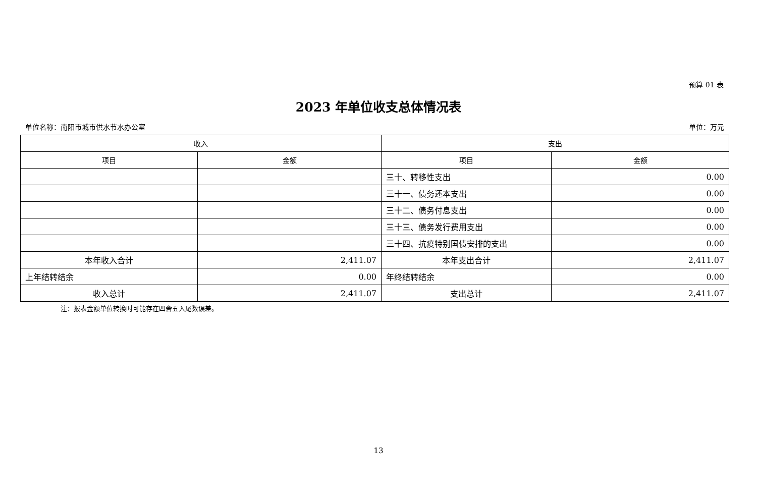预算 01 表
2023 年单位收支总体情况表
单位名称：南阳市城市供水节水办公室 单位：万元
| 收入 | | 支出 | |
| --- | --- | --- | --- |
| 项目 | 金额 | 项目 | 金额 |
| | | 三十、转移性支出 | 0.00 |
| | | 三十一、债务还本支出 | 0.00 |
| | | 三十二、债务付息支出 | 0.00 |
| | | 三十三、债务发行费用支出 | 0.00 |
| | | 三十四、抗疫特别国债安排的支出 | 0.00 |
| 本年收入合计 | 2,411.07 | 本年支出合计 | 2,411.07 |
| 上年结转结余 | 0.00 | 年终结转结余 | 0.00 |
| 收入总计 | 2,411.07 | 支出总计 | 2,411.07 |
注：报表金额单位转换时可能存在四舍五入尾数误差。
13